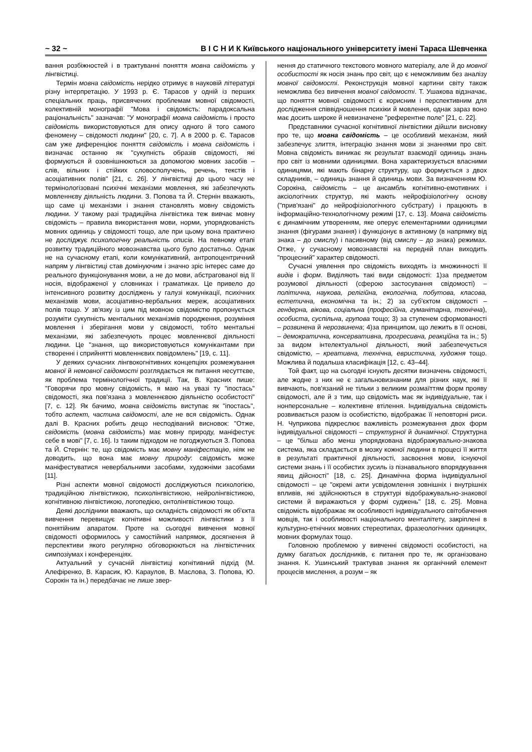~ 32 ~ В І С Н И К Київського національного університету імені Тараса Шевченка
вання розбіжностей і в трактуванні поняття мовна свідомість у лінгвістиці.
Термін мовна свідомість нерідко отримує в науковій літературі різну інтерпретацію. У 1993 р. Є. Тарасов у одній із перших спеціальних праць, присвячених проблемам мовної свідомості, колективній монографії "Мова і свідомість: парадоксальна раціональність" зазначав: "У монографії мовна свідомість і просто свідомість використовуються для опису одного й того самого феномену – свідомості людини" [20, с. 7]. А в 2000 р. Є. Тарасов сам уже диференціює поняття свідомість і мовна свідомість і визначає останню як "сукупність образів свідомості, які формуються й озовнішнюються за допомогою мовних засобів – слів, вільних і стійких словосполучень, речень, текстів і асоціативних полів" [21, с. 26]. У лінгвістиці до цього часу не термінологізовані психічні механізми мовлення, які забезпечують мовленнєву діяльність людини. З. Попова та Й. Стернін вважають, що саме ці механізми і знання становлять мовну свідомість людини. У такому разі традиційна лінгвістика теж вивчає мовну свідомість – правила використання мови, норми, упорядкованість мовних одиниць у свідомості тощо, але при цьому вона практично не досліджує психологічну реальність описів. На певному етапі розвитку традиційного мовознавства цього було достатньо. Однак не на сучасному етапі, коли комунікативний, антропоцентричний напрям у лінгвістиці став домінуючим і значно зріс інтерес саме до реального функціонування мови, а не до мови, абстрагованої від її носія, відображеної у словниках і граматиках. Це привело до інтенсивного розвитку досліджень у галузі комунікації, психічних механізмів мови, асоціативно-вербальних мереж, асоціативних полів тощо. У зв'язку із цим під мовною свідомістю пропонується розуміти сукупність ментальних механізмів породження, розуміння мовлення і зберігання мови у свідомості, тобто ментальні механізми, які забезпечують процес мовленнєвої діяльності людини. Це "знання, що використовуються комунікантами при створенні і сприйнятті мовленнєвих повідомлень" [19, с. 11].
У деяких сучасних лінгвокогнітивних концепціях розмежування мовної й немовної свідомості розглядається як питання несуттєве, як проблема термінологічної традиції. Так, В. Красних пише: "Говорячи про мовну свідомість, я маю на увазі ту "іпостась" свідомості, яка пов'язана з мовленнєвою діяльністю особистості" [7, с. 12]. Як бачимо, мовна свідомість виступає як "іпостась", тобто аспект, частина свідомості, але не вся свідомість. Однак далі В. Красних робить дещо несподіваний висновок: "Отже, свідомість (мовна свідомість) має мовну природу, маніфестує себе в мові" [7, с. 16]. Із таким підходом не погоджуються З. Попова та Й. Стернін: те, що свідомість має мовну маніфестацію, ніяк не доводить, що вона має мовну природу: свідомість може маніфестуватися невербальними засобами, художніми засобами [11].
Різні аспекти мовної свідомості досліджуються психологією, традиційною лінгвістикою, психолінгвістикою, нейролінгвістикою, когнітивною лінгвістикою, логопедією, онтолінгвістикою тощо.
Деякі дослідники вважають, що складність свідомості як об'єкта вивчення перевищує когнітивні можливості лінгвістики з її понятійним апаратом. Проте на сьогодні вивчення мовної свідомості оформилось у самостійний напрямок, досягнення й перспективи якого регулярно обговорюються на лінгвістичних симпозіумах і конференціях.
Актуальний у сучасній лінгвістиці когнітивний підхід (М. Алефіренко, В. Карасик, Ю. Караулов, В. Маслова, З. Попова, Ю. Сорокін та ін.) передбачає не лише звер-
нення до статичного текстового мовного матеріалу, але й до мовної особистості як носія знань про світ, що є неможливим без аналізу мовної свідомості. Реконструкція мовної картини світу також неможлива без вивчення мовної свідомості. Т. Ушакова відзначає, що поняття мовної свідомості є корисним і перспективним для дослідження співвідношення психіки й мовлення, однак зараз воно має досить широке й невизначене "референтне поле" [21, с. 22].
Представники сучасної когнітивної лінгвістики дійшли висновку про те, що мовна свідомість – це особливий механізм, який забезпечує злиття, інтеграцію знання мови зі знаннями про світ. Мовна свідомість виникає як результат взаємодії одиниць знань про світ із мовними одиницями. Вона характеризується власними одиницями, які мають бінарну структуру, що формується з двох складників, – одиниць знання й одиниць мови. За визначенням Ю. Сорокіна, свідомість – це ансамбль когнітивно-емотивних і аксіологічних структур, які мають нейрофізіологічну основу ("прив'язані" до нейрофізіологічного субстрату) і працюють в інформаційно-технологічному режимі [17, с. 13]. Мовна свідомість є динамічним утворенням, яке оперує елементарними одиницями знання (фігурами знання) і функціонує в активному (в напрямку від знака – до смислу) і пасивному (від смислу – до знака) режимах. Отже, у сучасному мовознавстві на передній план виходить "процесний" характер свідомості.
Сучасні уявлення про свідомість виходять із множинності її видів і форм. Виділяють такі види свідомості: 1)за предметом розумової діяльності (сферою застосування свідомості) – політична, наукова, релігійна, екологічна, побутова, класова, естетична, економічна та ін.; 2) за суб'єктом свідомості – гендерна, вікова, соціальна (професійна, гуманітарна, технічна), особиста, суспільна, групова тощо; 3) за ступенем сформованості – розвинена й нерозвинена; 4)за принципом, що лежить в її основі, – демократична, консервативна, прогресивна, реакційна та ін.; 5) за видом інтелектуальної діяльності, який забезпечується свідомістю, – креативна, технічна, евристична, художня тощо. Можлива й подальша класифікація [12, с. 43–44].
Той факт, що на сьогодні існують десятки визначень свідомості, але жодне з них не є загальновизнаним для різних наук, які її вивчають, пов'язаний не тільки з великим розмаїттям форм прояву свідомості, але й з тим, що свідомість має як індивідуальне, так і нонперсональне – колективне втілення. Індивідуальна свідомість розвивається разом із особистістю, відображає її неповторні риси. Н. Чуприкова підкреслює важливість розмежування двох форм індивідуальної свідомості – структурної й динамічної. Структурна – це "більш або менш упорядкована відображувально-знакова система, яка складається в мозку кожної людини в процесі її життя в результаті практичної діяльності, засвоєння мови, існуючої системи знань і її особистих зусиль із пізнавального впорядкування явищ дійсності" [18, с. 25]. Динамічна форма індивідуальної свідомості – це "окремі акти усвідомлення зовнішніх і внутрішніх впливів, які здійснюються в структурі відображувально-знакової системи й виражаються у формі суджень" [18, с. 25]. Мовна свідомість відображає як особливості індивідуального світобачення мовців, так і особливості національного менталітету, закріплені в культурно-етнічних мовних стереотипах, фразеологічних одиницях, мовних формулах тощо.
Головною проблемою у вивченні свідомості особистості, на думку багатьох дослідників, є питання про те, як організовано знання. К. Ушинський трактував знання як органічний елемент процесів мислення, а розум – як